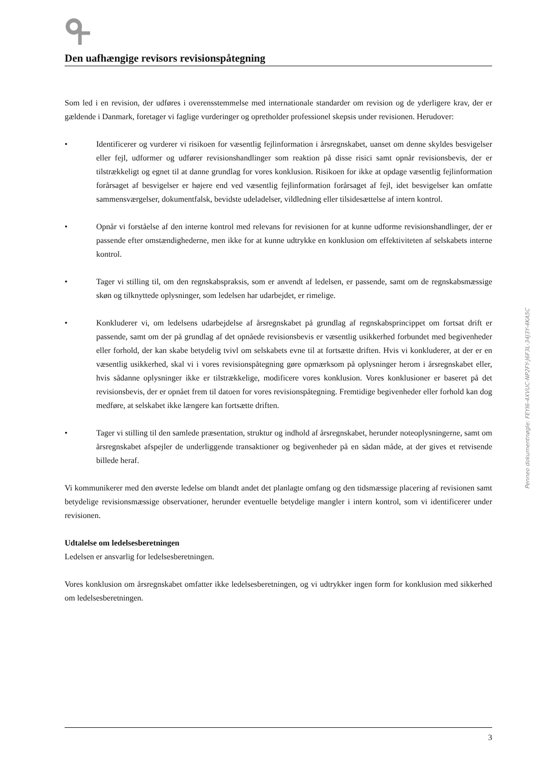Den uafhængige revisors revisionspåtegning
Som led i en revision, der udføres i overensstemmelse med internationale standarder om revision og de yderligere krav, der er gældende i Danmark, foretager vi faglige vurderinger og opretholder professionel skepsis under revisionen. Herudover:
• Identificerer og vurderer vi risikoen for væsentlig fejlinformation i årsregnskabet, uanset om denne skyldes besvigelser eller fejl, udformer og udfører revisionshandlinger som reaktion på disse risici samt opnår revisionsbevis, der er tilstrækkeligt og egnet til at danne grundlag for vores konklusion. Risikoen for ikke at opdage væsentlig fejlinformation forårsaget af besvigelser er højere end ved væsentlig fejlinformation forårsaget af fejl, idet besvigelser kan omfatte sammensværgelser, dokumentfalsk, bevidste udeladelser, vildledning eller tilsidesættelse af intern kontrol.
• Opnår vi forståelse af den interne kontrol med relevans for revisionen for at kunne udforme revisionshandlinger, der er passende efter omstændighederne, men ikke for at kunne udtrykke en konklusion om effektiviteten af selskabets interne kontrol.
• Tager vi stilling til, om den regnskabspraksis, som er anvendt af ledelsen, er passende, samt om de regnskabsmæssige skøn og tilknyttede oplysninger, som ledelsen har udarbejdet, er rimelige.
• Konkluderer vi, om ledelsens udarbejdelse af årsregnskabet på grundlag af regnskabsprincippet om fortsat drift er passende, samt om der på grundlag af det opnåede revisionsbevis er væsentlig usikkerhed forbundet med begivenheder eller forhold, der kan skabe betydelig tvivl om selskabets evne til at fortsætte driften. Hvis vi konkluderer, at der er en væsentlig usikkerhed, skal vi i vores revisionspåtegning gøre opmærksom på oplysninger herom i årsregnskabet eller, hvis sådanne oplysninger ikke er tilstrækkelige, modificere vores konklusion. Vores konklusioner er baseret på det revisionsbevis, der er opnået frem til datoen for vores revisionspåtegning. Fremtidige begivenheder eller forhold kan dog medføre, at selskabet ikke længere kan fortsætte driften.
• Tager vi stilling til den samlede præsentation, struktur og indhold af årsregnskabet, herunder noteoplysningerne, samt om årsregnskabet afspejler de underliggende transaktioner og begivenheder på en sådan måde, at der gives et retvisende billede heraf.
Vi kommunikerer med den øverste ledelse om blandt andet det planlagte omfang og den tidsmæssige placering af revisionen samt betydelige revisionsmæssige observationer, herunder eventuelle betydelige mangler i intern kontrol, som vi identificerer under revisionen.
Udtalelse om ledelsesberetningen
Ledelsen er ansvarlig for ledelsesberetningen.
Vores konklusion om årsregnskabet omfatter ikke ledelsesberetningen, og vi udtrykker ingen form for konklusion med sikkerhed om ledelsesberetningen.
Penneo dokumentnøgle: FEYI6-4XVUC-NP2FY-J6F3L-34J3Y-4KA5C
3